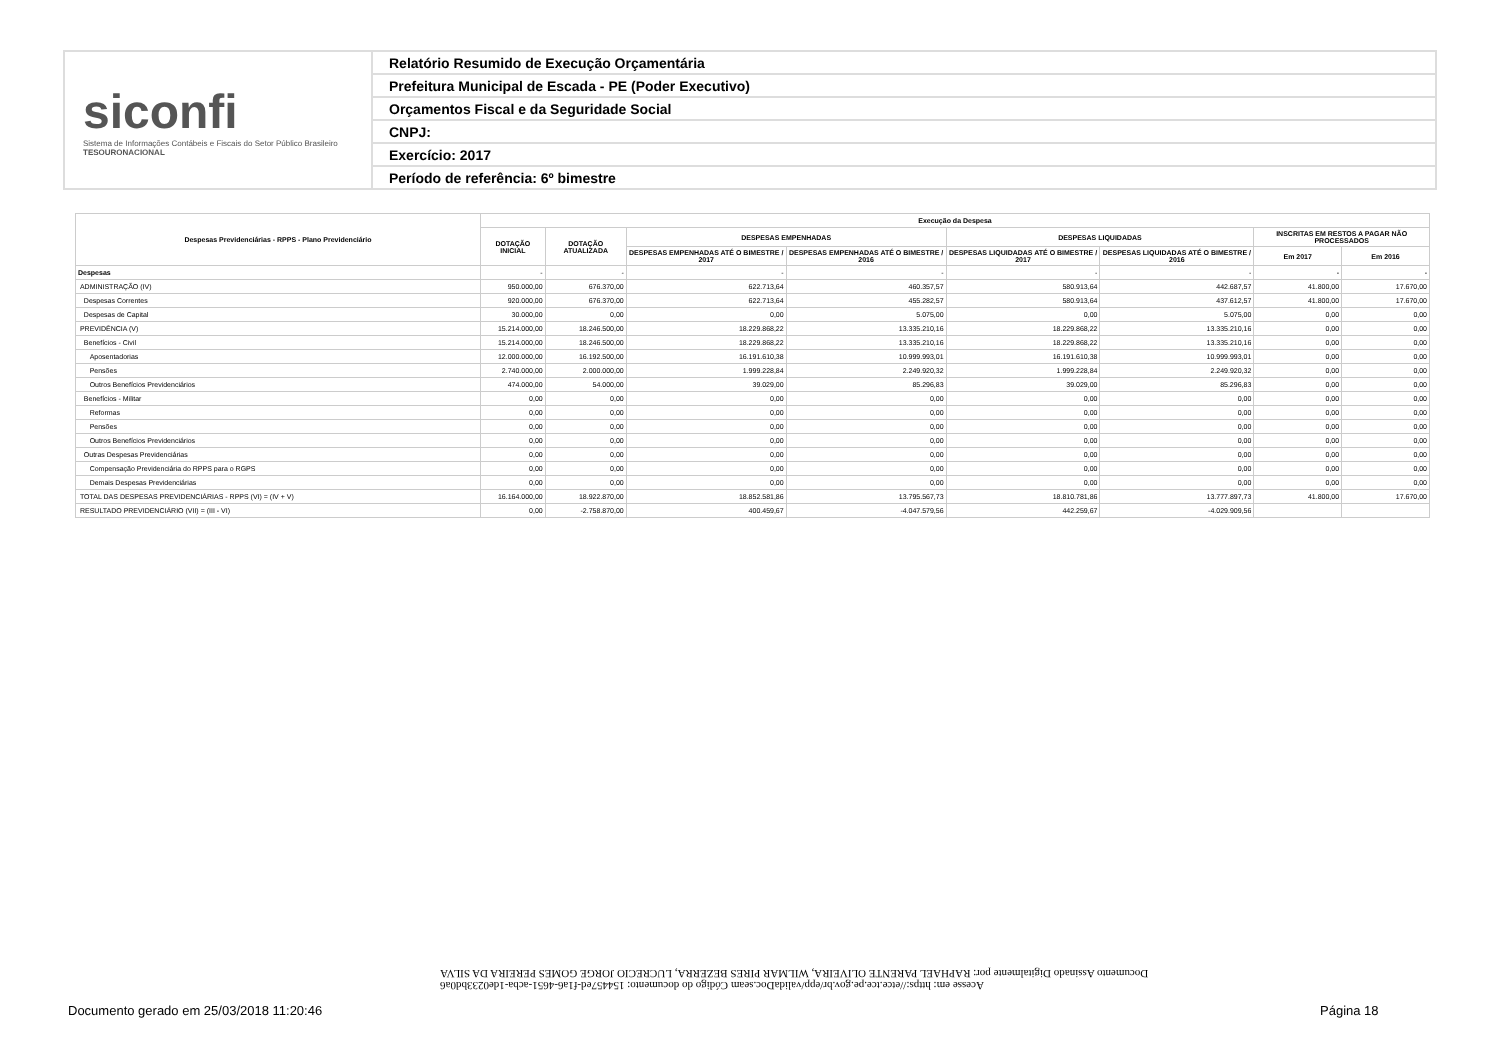siconfi
Sistema de Informações Contábeis e Fiscais do Setor Público Brasileiro
TESOURONACIONAL
Relatório Resumido de Execução Orçamentária
Prefeitura Municipal de Escada - PE (Poder Executivo)
Orçamentos Fiscal e da Seguridade Social
CNPJ:
Exercício: 2017
Período de referência: 6º bimestre
| Despesas Previdenciárias - RPPS - Plano Previdenciário | Execução da Despesa | | | | | | | |
| --- | --- | --- | --- | --- | --- | --- | --- | --- |
| | DOTAÇÃO INICIAL | DOTAÇÃO ATUALIZADA | DESPESAS EMPENHADAS | | DESPESAS LIQUIDADAS | | INSCRITAS EM RESTOS A PAGAR NÃO PROCESSADOS | |
| | | | DESPESAS EMPENHADAS ATÉ O BIMESTRE / 2017 | DESPESAS EMPENHADAS ATÉ O BIMESTRE / 2016 | DESPESAS LIQUIDADAS ATÉ O BIMESTRE / 2017 | DESPESAS LIQUIDADAS ATÉ O BIMESTRE / 2016 | Em 2017 | Em 2016 |
| Despesas | - | - | - | - | - | - | - | - |
| ADMINISTRAÇÃO (IV) | 950.000,00 | 676.370,00 | 622.713,64 | 460.357,57 | 580.913,64 | 442.687,57 | 41.800,00 | 17.670,00 |
| Despesas Correntes | 920.000,00 | 676.370,00 | 622.713,64 | 455.282,57 | 580.913,64 | 437.612,57 | 41.800,00 | 17.670,00 |
| Despesas de Capital | 30.000,00 | 0,00 | 0,00 | 5.075,00 | 0,00 | 5.075,00 | 0,00 | 0,00 |
| PREVIDÊNCIA (V) | 15.214.000,00 | 18.246.500,00 | 18.229.868,22 | 13.335.210,16 | 18.229.868,22 | 13.335.210,16 | 0,00 | 0,00 |
| Benefícios - Civil | 15.214.000,00 | 18.246.500,00 | 18.229.868,22 | 13.335.210,16 | 18.229.868,22 | 13.335.210,16 | 0,00 | 0,00 |
| Aposentadorias | 12.000.000,00 | 16.192.500,00 | 16.191.610,38 | 10.999.993,01 | 16.191.610,38 | 10.999.993,01 | 0,00 | 0,00 |
| Pensões | 2.740.000,00 | 2.000.000,00 | 1.999.228,84 | 2.249.920,32 | 1.999.228,84 | 2.249.920,32 | 0,00 | 0,00 |
| Outros Benefícios Previdenciários | 474.000,00 | 54.000,00 | 39.029,00 | 85.296,83 | 39.029,00 | 85.296,83 | 0,00 | 0,00 |
| Benefícios - Militar | 0,00 | 0,00 | 0,00 | 0,00 | 0,00 | 0,00 | 0,00 | 0,00 |
| Reformas | 0,00 | 0,00 | 0,00 | 0,00 | 0,00 | 0,00 | 0,00 | 0,00 |
| Pensões | 0,00 | 0,00 | 0,00 | 0,00 | 0,00 | 0,00 | 0,00 | 0,00 |
| Outros Benefícios Previdenciários | 0,00 | 0,00 | 0,00 | 0,00 | 0,00 | 0,00 | 0,00 | 0,00 |
| Outras Despesas Previdenciárias | 0,00 | 0,00 | 0,00 | 0,00 | 0,00 | 0,00 | 0,00 | 0,00 |
| Compensação Previdenciária do RPPS para o RGPS | 0,00 | 0,00 | 0,00 | 0,00 | 0,00 | 0,00 | 0,00 | 0,00 |
| Demais Despesas Previdenciárias | 0,00 | 0,00 | 0,00 | 0,00 | 0,00 | 0,00 | 0,00 | 0,00 |
| TOTAL DAS DESPESAS PREVIDENCIÁRIAS - RPPS (VI) = (IV + V) | 16.164.000,00 | 18.922.870,00 | 18.852.581,86 | 13.795.567,73 | 18.810.781,86 | 13.777.897,73 | 41.800,00 | 17.670,00 |
| RESULTADO PREVIDENCIÁRIO (VII) = (III - VI) | 0,00 | -2.758.870,00 | 400.459,67 | -4.047.579,56 | 442.259,67 | -4.029.909,56 | | |
Acesse em: https://etce.tce.pe.gov.br/epp/validaDoc.seam Código do documento: 154457ed-f1a6-4651-acba-1de0233bd0a6
Documento Assinado Digitalmente por: RAPHAEL PARENTE OLIVEIRA, WILMAR PIRES BEZERRA, LUCRECIO JORGE GOMES PEREIRA DA SILVA
Documento gerado em 25/03/2018 11:20:46
Página 18